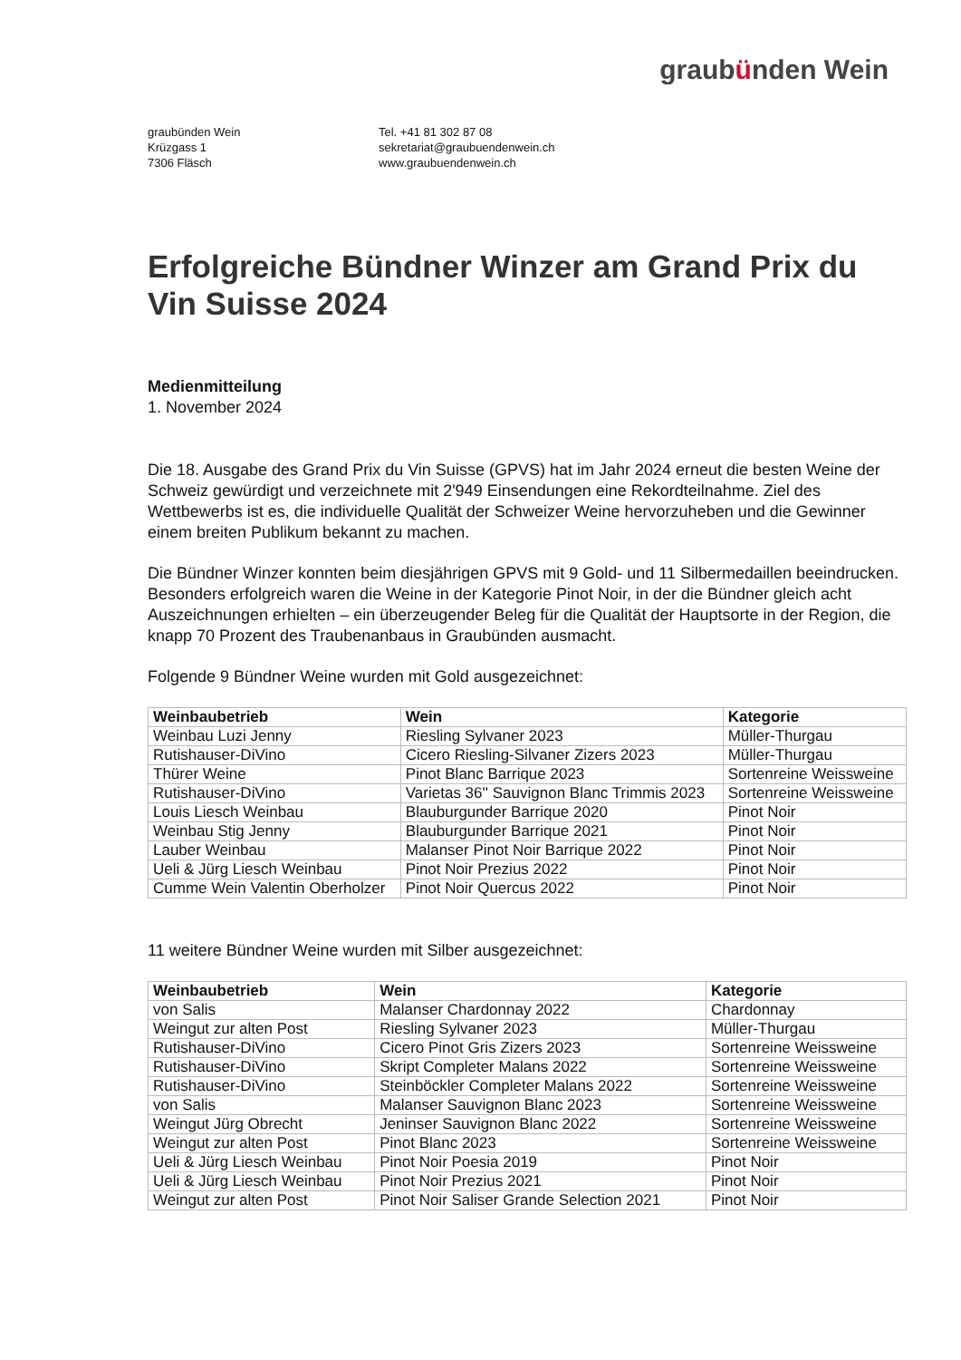graubünden Wein
graubünden Wein
Krüzgass 1
7306 Fläsch
Tel. +41 81 302 87 08
sekretariat@graubuendenwein.ch
www.graubuendenwein.ch
Erfolgreiche Bündner Winzer am Grand Prix du Vin Suisse 2024
Medienmitteilung
1. November 2024
Die 18. Ausgabe des Grand Prix du Vin Suisse (GPVS) hat im Jahr 2024 erneut die besten Weine der Schweiz gewürdigt und verzeichnete mit 2'949 Einsendungen eine Rekordteilnahme. Ziel des Wettbewerbs ist es, die individuelle Qualität der Schweizer Weine hervorzuheben und die Gewinner einem breiten Publikum bekannt zu machen.
Die Bündner Winzer konnten beim diesjährigen GPVS mit 9 Gold- und 11 Silbermedaillen beeindrucken. Besonders erfolgreich waren die Weine in der Kategorie Pinot Noir, in der die Bündner gleich acht Auszeichnungen erhielten – ein überzeugender Beleg für die Qualität der Hauptsorte in der Region, die knapp 70 Prozent des Traubenanbaus in Graubünden ausmacht.
Folgende 9 Bündner Weine wurden mit Gold ausgezeichnet:
| Weinbaubetrieb | Wein | Kategorie |
| --- | --- | --- |
| Weinbau Luzi Jenny | Riesling Sylvaner 2023 | Müller-Thurgau |
| Rutishauser-DiVino | Cicero Riesling-Silvaner Zizers 2023 | Müller-Thurgau |
| Thürer Weine | Pinot Blanc Barrique 2023 | Sortenreine Weissweine |
| Rutishauser-DiVino | Varietas 36'' Sauvignon Blanc Trimmis 2023 | Sortenreine Weissweine |
| Louis Liesch Weinbau | Blauburgunder Barrique 2020 | Pinot Noir |
| Weinbau Stig Jenny | Blauburgunder Barrique 2021 | Pinot Noir |
| Lauber Weinbau | Malanser Pinot Noir Barrique 2022 | Pinot Noir |
| Ueli & Jürg Liesch Weinbau | Pinot Noir Prezius 2022 | Pinot Noir |
| Cumme Wein Valentin Oberholzer | Pinot Noir Quercus 2022 | Pinot Noir |
11 weitere Bündner Weine wurden mit Silber ausgezeichnet:
| Weinbaubetrieb | Wein | Kategorie |
| --- | --- | --- |
| von Salis | Malanser Chardonnay 2022 | Chardonnay |
| Weingut zur alten Post | Riesling Sylvaner 2023 | Müller-Thurgau |
| Rutishauser-DiVino | Cicero Pinot Gris Zizers 2023 | Sortenreine Weissweine |
| Rutishauser-DiVino | Skript Completer Malans 2022 | Sortenreine Weissweine |
| Rutishauser-DiVino | Steinböckler Completer Malans 2022 | Sortenreine Weissweine |
| von Salis | Malanser Sauvignon Blanc 2023 | Sortenreine Weissweine |
| Weingut Jürg Obrecht | Jeninser Sauvignon Blanc 2022 | Sortenreine Weissweine |
| Weingut zur alten Post | Pinot Blanc 2023 | Sortenreine Weissweine |
| Ueli & Jürg Liesch Weinbau | Pinot Noir Poesia 2019 | Pinot Noir |
| Ueli & Jürg Liesch Weinbau | Pinot Noir Prezius 2021 | Pinot Noir |
| Weingut zur alten Post | Pinot Noir Saliser Grande Selection 2021 | Pinot Noir |